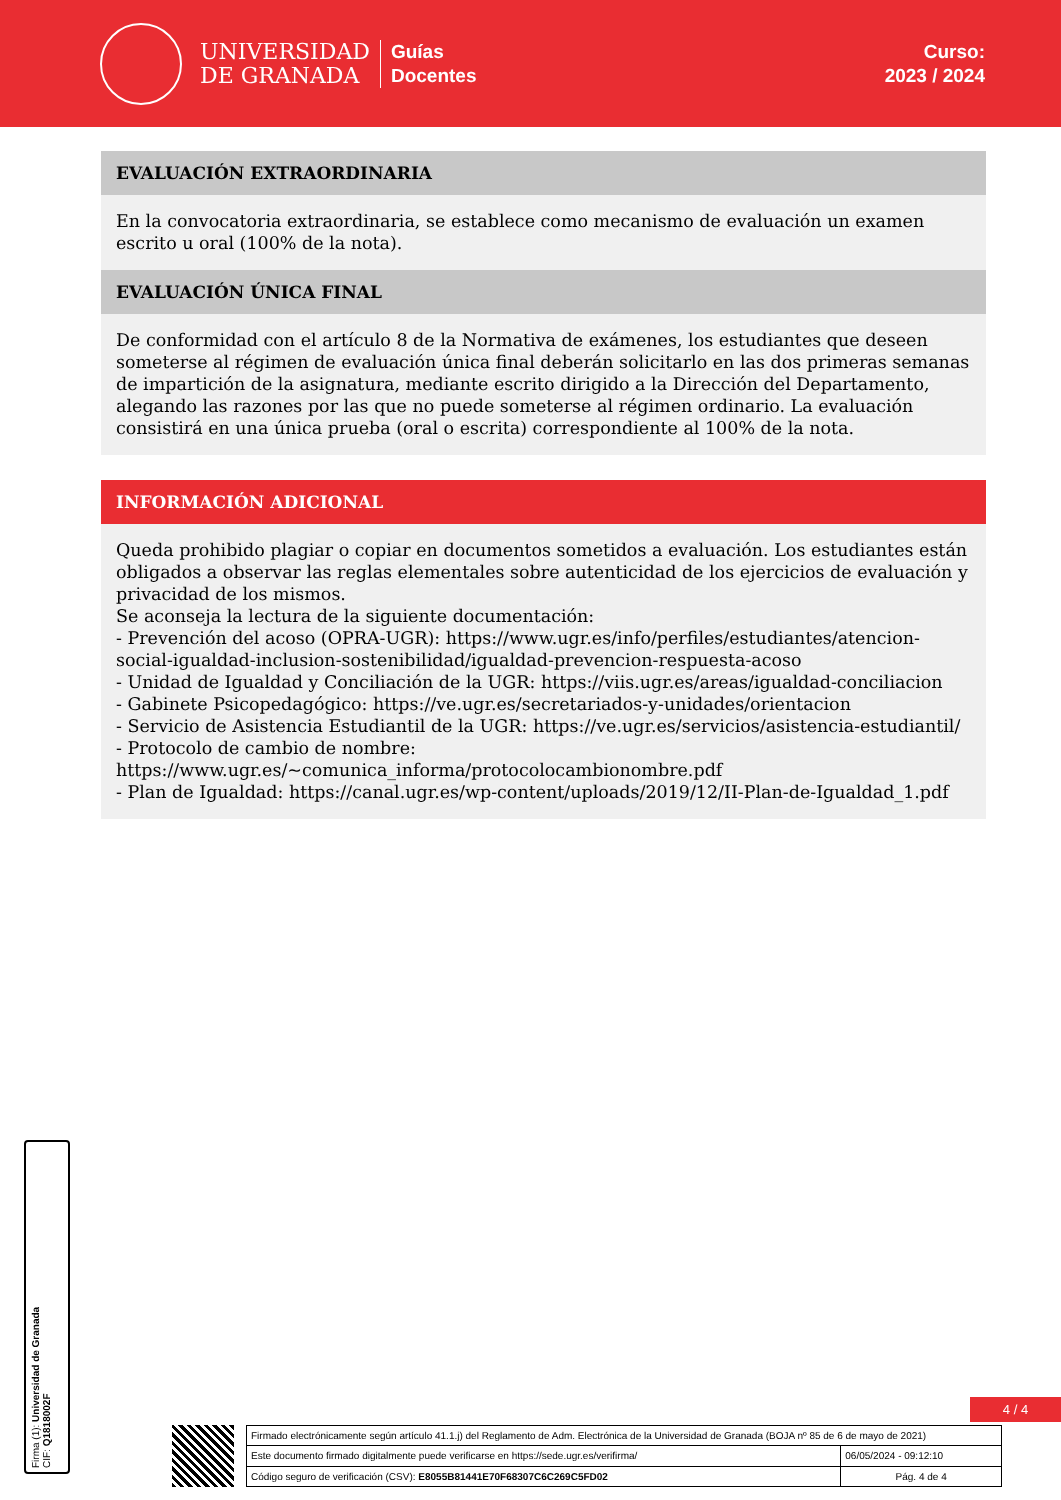UNIVERSIDAD
DE GRANADA
Guías
Docentes
Curso:
2023 / 2024
EVALUACIÓN EXTRAORDINARIA
En la convocatoria extraordinaria, se establece como mecanismo de evaluación un examen escrito u oral (100% de la nota).
EVALUACIÓN ÚNICA FINAL
De conformidad con el artículo 8 de la Normativa de exámenes, los estudiantes que deseen someterse al régimen de evaluación única final deberán solicitarlo en las dos primeras semanas de impartición de la asignatura, mediante escrito dirigido a la Dirección del Departamento, alegando las razones por las que no puede someterse al régimen ordinario. La evaluación consistirá en una única prueba (oral o escrita) correspondiente al 100% de la nota.
INFORMACIÓN ADICIONAL
Queda prohibido plagiar o copiar en documentos sometidos a evaluación. Los estudiantes están obligados a observar las reglas elementales sobre autenticidad de los ejercicios de evaluación y privacidad de los mismos.
Se aconseja la lectura de la siguiente documentación:
- Prevención del acoso (OPRA-UGR): https://www.ugr.es/info/perfiles/estudiantes/atencion-social-igualdad-inclusion-sostenibilidad/igualdad-prevencion-respuesta-acoso
- Unidad de Igualdad y Conciliación de la UGR: https://viis.ugr.es/areas/igualdad-conciliacion
- Gabinete Psicopedagógico: https://ve.ugr.es/secretariados-y-unidades/orientacion
- Servicio de Asistencia Estudiantil de la UGR: https://ve.ugr.es/servicios/asistencia-estudiantil/
- Protocolo de cambio de nombre:
https://www.ugr.es/~comunica_informa/protocolocambionombre.pdf
- Plan de Igualdad: https://canal.ugr.es/wp-content/uploads/2019/12/II-Plan-de-Igualdad_1.pdf
Firma (1): Universidad de Granada
CIF: Q1818002F
4 / 4
| Firmado electrónicamente según artículo 41.1.j) del Reglamento de Adm. Electrónica de la Universidad de Granada (BOJA nº 85 de 6 de mayo de 2021) | |
| Este documento firmado digitalmente puede verificarse en https://sede.ugr.es/verifirma/ | 06/05/2024 - 09:12:10 |
| Código seguro de verificación (CSV): E8055B81441E70F68307C6C269C5FD02 | Pág. 4 de 4 |